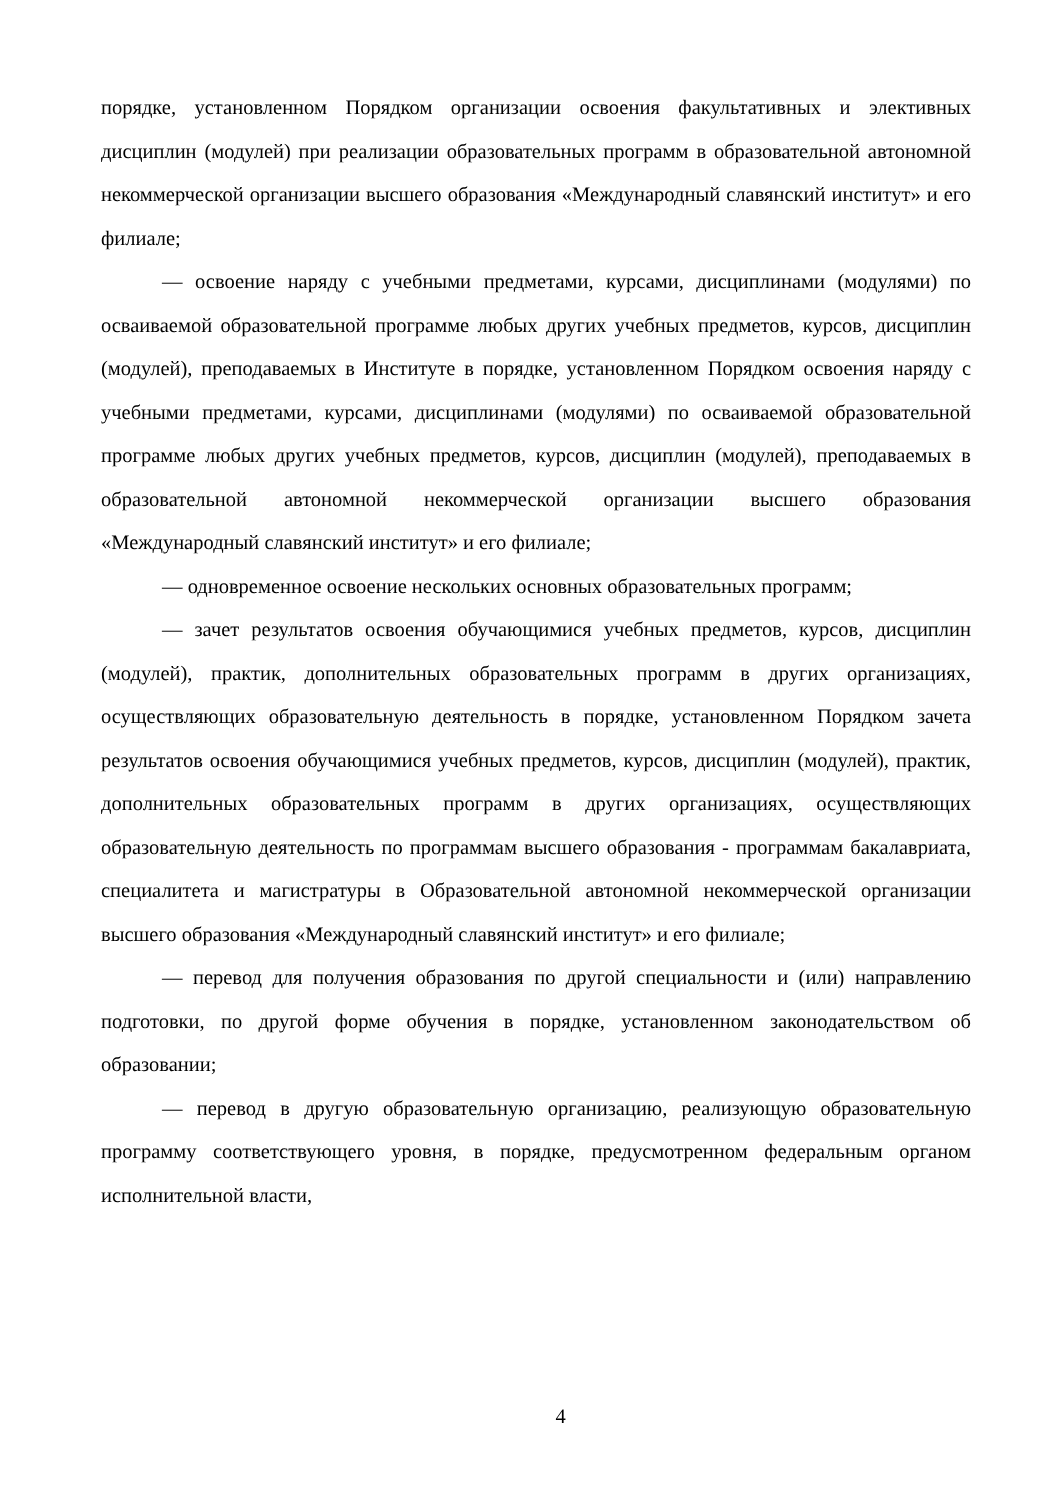порядке, установленном Порядком организации освоения факультативных и элективных дисциплин (модулей) при реализации образовательных программ в образовательной автономной некоммерческой организации высшего образования «Международный славянский институт» и его филиале;
— освоение наряду с учебными предметами, курсами, дисциплинами (модулями) по осваиваемой образовательной программе любых других учебных предметов, курсов, дисциплин (модулей), преподаваемых в Институте в порядке, установленном Порядком освоения наряду с учебными предметами, курсами, дисциплинами (модулями) по осваиваемой образовательной программе любых других учебных предметов, курсов, дисциплин (модулей), преподаваемых в образовательной автономной некоммерческой организации высшего образования «Международный славянский институт» и его филиале;
— одновременное освоение нескольких основных образовательных программ;
— зачет результатов освоения обучающимися учебных предметов, курсов, дисциплин (модулей), практик, дополнительных образовательных программ в других организациях, осуществляющих образовательную деятельность в порядке, установленном Порядком зачета результатов освоения обучающимися учебных предметов, курсов, дисциплин (модулей), практик, дополнительных образовательных программ в других организациях, осуществляющих образовательную деятельность по программам высшего образования - программам бакалавриата, специалитета и магистратуры в Образовательной автономной некоммерческой организации высшего образования «Международный славянский институт» и его филиале;
— перевод для получения образования по другой специальности и (или) направлению подготовки, по другой форме обучения в порядке, установленном законодательством об образовании;
— перевод в другую образовательную организацию, реализующую образовательную программу соответствующего уровня, в порядке, предусмотренном федеральным органом исполнительной власти,
4